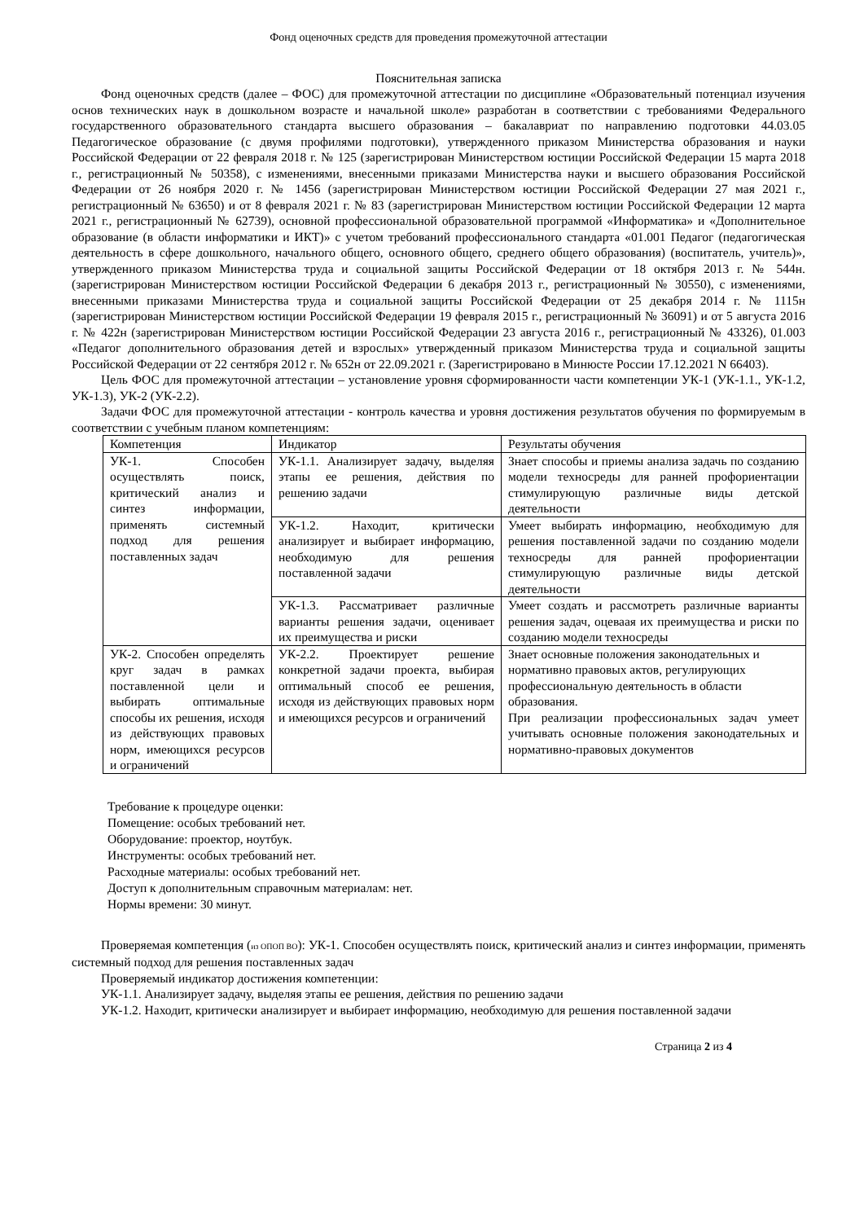Фонд оценочных средств для проведения промежуточной аттестации
Пояснительная записка
Фонд оценочных средств (далее – ФОС) для промежуточной аттестации по дисциплине «Образовательный потенциал изучения основ технических наук в дошкольном возрасте и начальной школе» разработан в соответствии с требованиями Федерального государственного образовательного стандарта высшего образования – бакалавриат по направлению подготовки 44.03.05 Педагогическое образование (с двумя профилями подготовки), утвержденного приказом Министерства образования и науки Российской Федерации от 22 февраля 2018 г. № 125 (зарегистрирован Министерством юстиции Российской Федерации 15 марта 2018 г., регистрационный № 50358), с изменениями, внесенными приказами Министерства науки и высшего образования Российской Федерации от 26 ноября 2020 г. № 1456 (зарегистрирован Министерством юстиции Российской Федерации 27 мая 2021 г., регистрационный № 63650) и от 8 февраля 2021 г. № 83 (зарегистрирован Министерством юстиции Российской Федерации 12 марта 2021 г., регистрационный № 62739), основной профессиональной образовательной программой «Информатика» и «Дополнительное образование (в области информатики и ИКТ)» с учетом требований профессионального стандарта «01.001 Педагог (педагогическая деятельность в сфере дошкольного, начального общего, основного общего, среднего общего образования) (воспитатель, учитель)», утвержденного приказом Министерства труда и социальной защиты Российской Федерации от 18 октября 2013 г. № 544н. (зарегистрирован Министерством юстиции Российской Федерации 6 декабря 2013 г., регистрационный № 30550), с изменениями, внесенными приказами Министерства труда и социальной защиты Российской Федерации от 25 декабря 2014 г. № 1115н (зарегистрирован Министерством юстиции Российской Федерации 19 февраля 2015 г., регистрационный № 36091) и от 5 августа 2016 г. № 422н (зарегистрирован Министерством юстиции Российской Федерации 23 августа 2016 г., регистрационный № 43326), 01.003 «Педагог дополнительного образования детей и взрослых» утвержденный приказом Министерства труда и социальной защиты Российской Федерации от 22 сентября 2012 г. № 652н от 22.09.2021 г. (Зарегистрировано в Минюсте России 17.12.2021 N 66403).
Цель ФОС для промежуточной аттестации – установление уровня сформированности части компетенции УК-1 (УК-1.1., УК-1.2, УК-1.3), УК-2 (УК-2.2).
Задачи ФОС для промежуточной аттестации - контроль качества и уровня достижения результатов обучения по формируемым в соответствии с учебным планом компетенциям:
| Компетенция | Индикатор | Результаты обучения |
| УК-1. Способен осуществлять поиск, критический анализ и синтез информации, применять системный подход для решения поставленных задач | УК-1.1. Анализирует задачу, выделяя этапы ее решения, действия по решению задачи | Знает способы и приемы анализа задачь по созданию модели техносреды для ранней профориентации стимулирующую различные виды детской деятельности |
| | УК-1.2. Находит, критически анализирует и выбирает информацию, необходимую для решения поставленной задачи | Умеет выбирать информацию, необходимую для решения поставленной задачи по созданию модели техносреды для ранней профориентации стимулирующую различные виды детской деятельности |
| | УК-1.3. Рассматривает различные варианты решения задачи, оценивает их преимущества и риски | Умеет создать и рассмотреть различные варианты решения задач, оцеваая их преимущества и риски по созданию модели техносреды |
| УК-2. Способен определять круг задач в рамках поставленной цели и выбирать оптимальные способы их решения, исходя из действующих правовых норм, имеющихся ресурсов и ограничений | УК-2.2. Проектирует решение конкретной задачи проекта, выбирая оптимальный способ ее решения, исходя из действующих правовых норм и имеющихся ресурсов и ограничений | Знает основные положения законодательных и нормативно правовых актов, регулирующих профессиональную деятельность в области образования. При реализации профессиональных задач умеет учитывать основные положения законодательных и нормативно-правовых документов |
Требование к процедуре оценки:
Помещение: особых требований нет.
Оборудование: проектор, ноутбук.
Инструменты: особых требований нет.
Расходные материалы: особых требований нет.
Доступ к дополнительным справочным материалам: нет.
Нормы времени: 30 минут.
Проверяемая компетенция (из ОПОП ВО): УК-1. Способен осуществлять поиск, критический анализ и синтез информации, применять системный подход для решения поставленных задач
Проверяемый индикатор достижения компетенции:
УК-1.1. Анализирует задачу, выделяя этапы ее решения, действия по решению задачи
УК-1.2. Находит, критически анализирует и выбирает информацию, необходимую для решения поставленной задачи
Страница 2 из 4